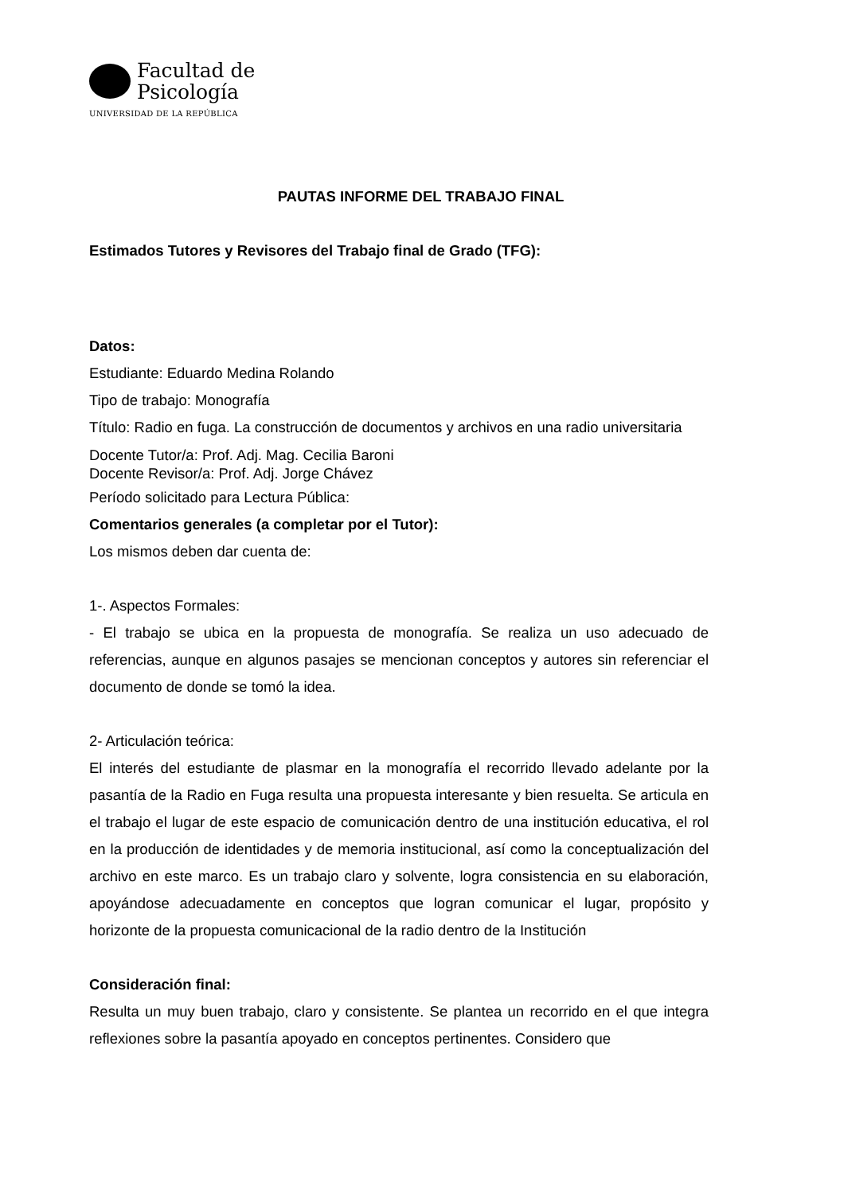Facultad de
Psicología
UNIVERSIDAD DE LA REPÚBLICA
PAUTAS INFORME DEL TRABAJO FINAL
Estimados Tutores y Revisores del Trabajo final de Grado (TFG):
Datos:
Estudiante: Eduardo Medina Rolando
Tipo de trabajo: Monografía
Título: Radio en fuga. La construcción de documentos y archivos en una radio universitaria
Docente Tutor/a: Prof. Adj. Mag. Cecilia Baroni
Docente Revisor/a: Prof. Adj. Jorge Chávez
Período solicitado para Lectura Pública:
Comentarios generales (a completar por el Tutor):
Los mismos deben dar cuenta de:
1-. Aspectos Formales:
- El trabajo se ubica en la propuesta de monografía. Se realiza un uso adecuado de referencias, aunque en algunos pasajes se mencionan conceptos y autores sin referenciar el documento de donde se tomó la idea.
2- Articulación teórica:
El interés del estudiante de plasmar en la monografía el recorrido llevado adelante por la pasantía de la Radio en Fuga resulta una propuesta interesante y bien resuelta. Se articula en el trabajo el lugar de este espacio de comunicación dentro de una institución educativa, el rol en la producción de identidades y de memoria institucional, así como la conceptualización del archivo en este marco. Es un trabajo claro y solvente, logra consistencia en su elaboración, apoyándose adecuadamente en conceptos que logran comunicar el lugar, propósito y horizonte de la propuesta comunicacional de la radio dentro de la Institución
Consideración final:
Resulta un muy buen trabajo, claro y consistente. Se plantea un recorrido en el que integra reflexiones sobre la pasantía apoyado en conceptos pertinentes. Considero que